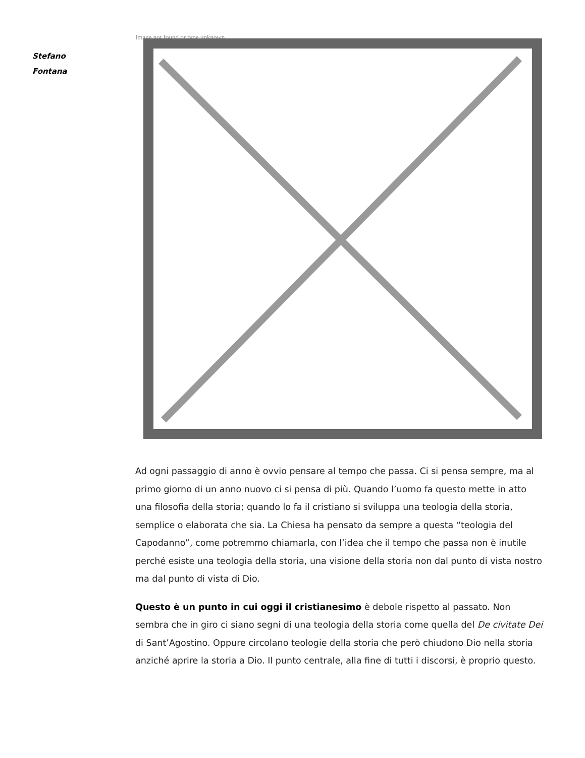Stefano
Fontana
Image not found or type unknown
Ad ogni passaggio di anno è ovvio pensare al tempo che passa. Ci si pensa sempre, ma al primo giorno di un anno nuovo ci si pensa di più. Quando l’uomo fa questo mette in atto una filosofia della storia; quando lo fa il cristiano si sviluppa una teologia della storia, semplice o elaborata che sia. La Chiesa ha pensato da sempre a questa “teologia del Capodanno”, come potremmo chiamarla, con l’idea che il tempo che passa non è inutile perché esiste una teologia della storia, una visione della storia non dal punto di vista nostro ma dal punto di vista di Dio.
Questo è un punto in cui oggi il cristianesimo è debole rispetto al passato. Non sembra che in giro ci siano segni di una teologia della storia come quella del De civitate Dei di Sant’Agostino. Oppure circolano teologie della storia che però chiudono Dio nella storia anziché aprire la storia a Dio. Il punto centrale, alla fine di tutti i discorsi, è proprio questo.